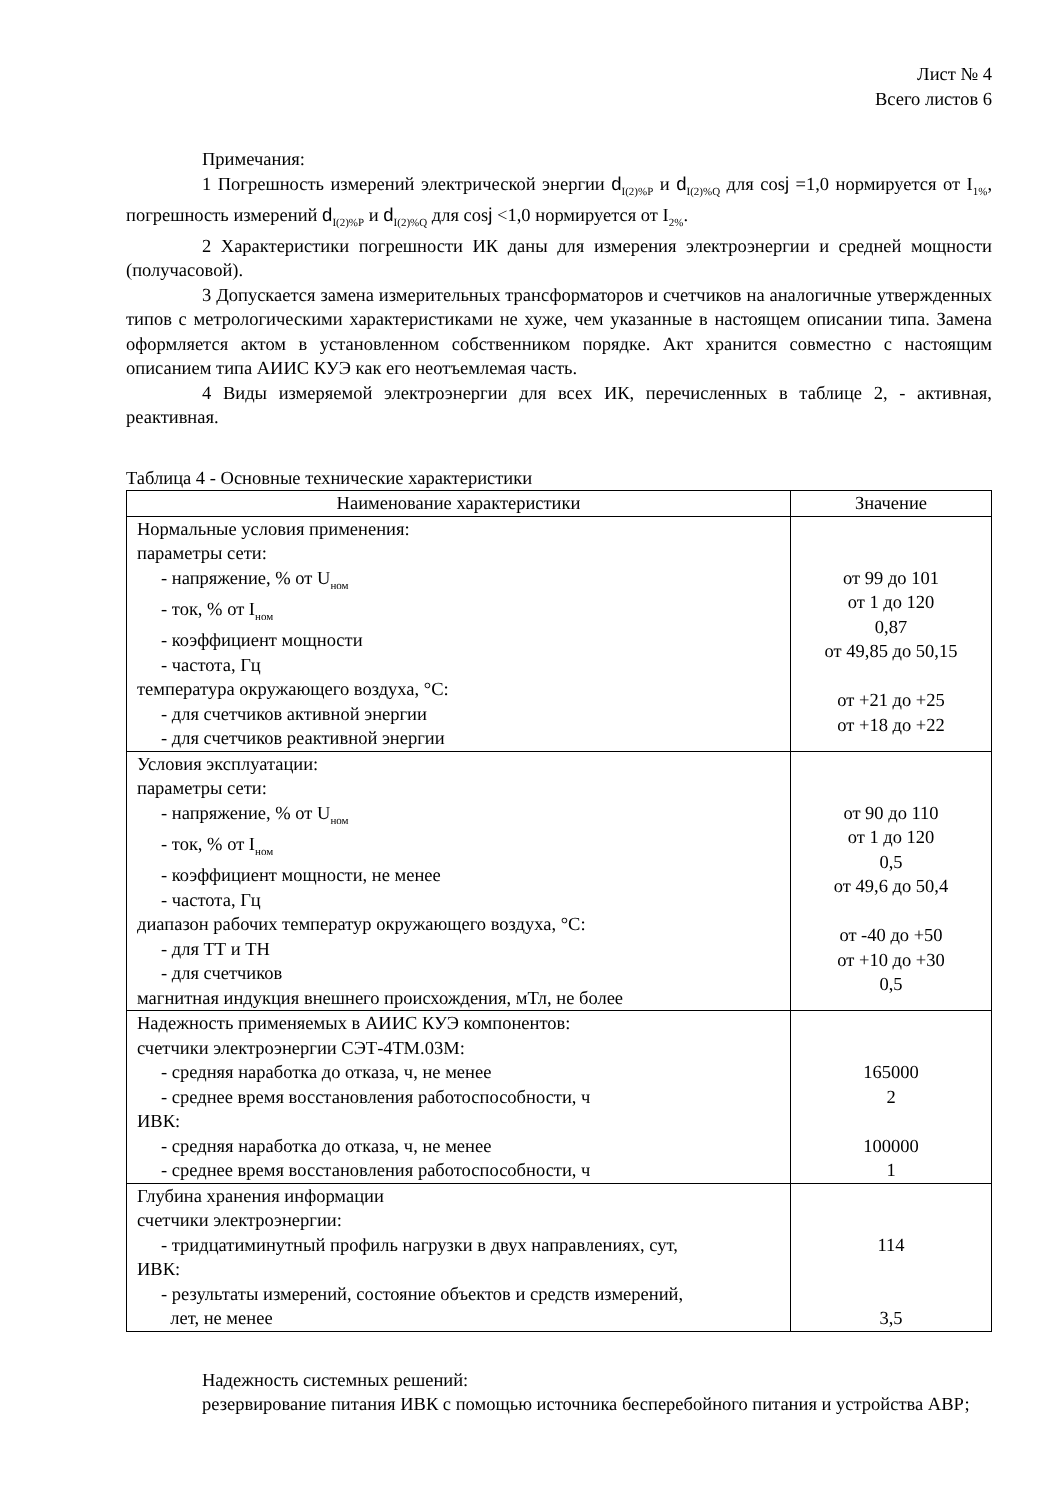Лист № 4
Всего листов 6
Примечания:
1 Погрешность измерений электрической энергии d<sub>I(2)%P</sub> и d<sub>I(2)%Q</sub> для cosj =1,0 нормируется от I<sub>1%</sub>, погрешность измерений d<sub>I(2)%P</sub> и d<sub>I(2)%Q</sub> для cosj <1,0 нормируется от I<sub>2%</sub>.
2 Характеристики погрешности ИК даны для измерения электроэнергии и средней мощности (получасовой).
3 Допускается замена измерительных трансформаторов и счетчиков на аналогичные утвержденных типов с метрологическими характеристиками не хуже, чем указанные в настоящем описании типа. Замена оформляется актом в установленном собственником порядке. Акт хранится совместно с настоящим описанием типа АИИС КУЭ как его неотъемлемая часть.
4 Виды измеряемой электроэнергии для всех ИК, перечисленных в таблице 2, - активная, реактивная.
Таблица 4 - Основные технические характеристики
| Наименование характеристики | Значение |
| --- | --- |
| Нормальные условия применения: параметры сети: - напряжение, % от U<sub>ном</sub> - ток, % от I<sub>ном</sub> - коэффициент мощности - частота, Гц температура окружающего воздуха, °С: - для счетчиков активной энергии - для счетчиков реактивной энергии | от 99 до 101 от 1 до 120 0,87 от 49,85 до 50,15 от +21 до +25 от +18 до +22 |
| Условия эксплуатации: параметры сети: - напряжение, % от U<sub>ном</sub> - ток, % от I<sub>ном</sub> - коэффициент мощности, не менее - частота, Гц диапазон рабочих температур окружающего воздуха, °С: - для ТТ и ТН - для счетчиков магнитная индукция внешнего происхождения, мТл, не более | от 90 до 110 от 1 до 120 0,5 от 49,6 до 50,4 от -40 до +50 от +10 до +30 0,5 |
| Надежность применяемых в АИИС КУЭ компонентов: счетчики электроэнергии СЭТ-4ТМ.03М: - средняя наработка до отказа, ч, не менее - среднее время восстановления работоспособности, ч ИВК: - средняя наработка до отказа, ч, не менее - среднее время восстановления работоспособности, ч | 165000 2 100000 1 |
| Глубина хранения информации счетчики электроэнергии: - тридцатиминутный профиль нагрузки в двух направлениях, сут, ИВК: - результаты измерений, состояние объектов и средств измерений, лет, не менее | 114 3,5 |
Надежность системных решений:
резервирование питания ИВК с помощью источника бесперебойного питания и устройства АВР;